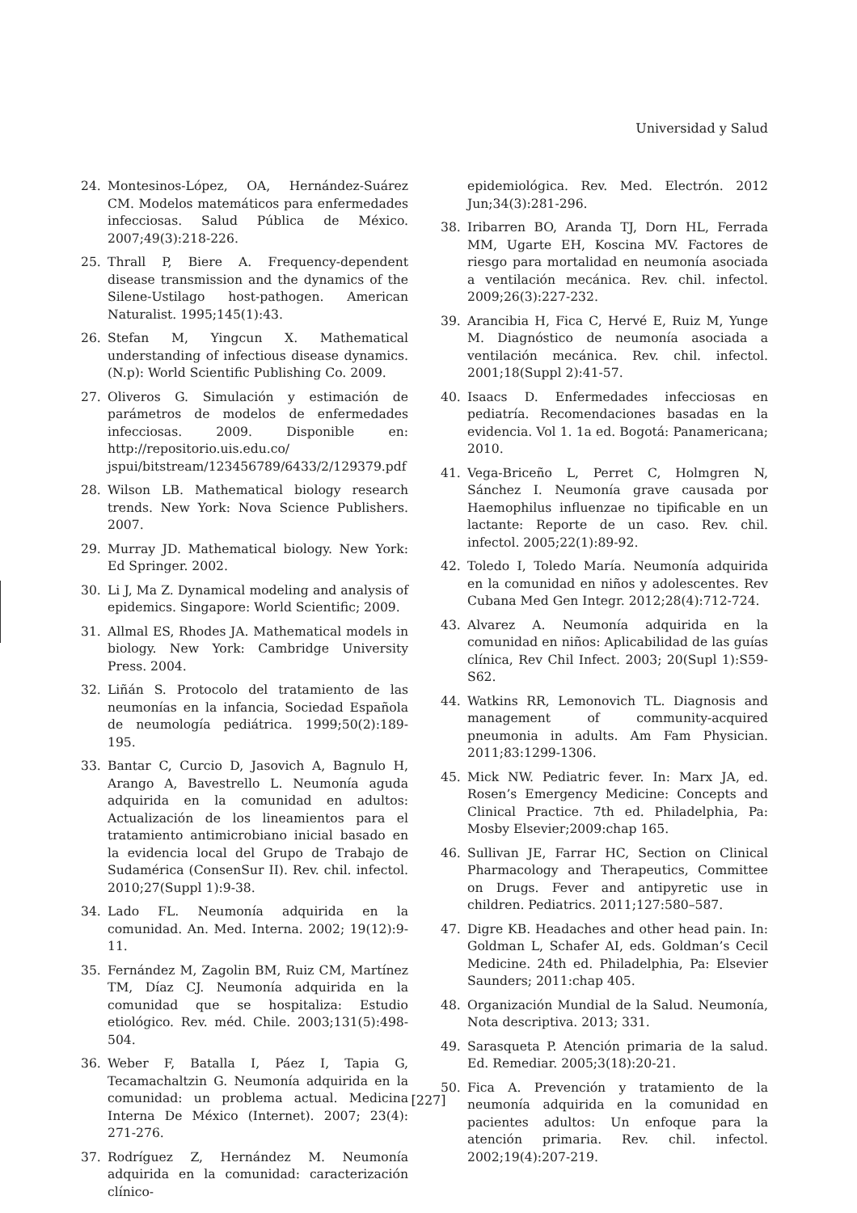Universidad y Salud
24. Montesinos-López, OA, Hernández-Suárez CM. Modelos matemáticos para enfermedades infecciosas. Salud Pública de México. 2007;49(3):218-226.
25. Thrall P, Biere A. Frequency-dependent disease transmission and the dynamics of the Silene-Ustilago host-pathogen. American Naturalist. 1995;145(1):43.
26. Stefan M, Yingcun X. Mathematical understanding of infectious disease dynamics. (N.p): World Scientific Publishing Co. 2009.
27. Oliveros G. Simulación y estimación de parámetros de modelos de enfermedades infecciosas. 2009. Disponible en: http://repositorio.uis.edu.co/ jspui/bitstream/123456789/6433/2/129379.pdf
28. Wilson LB. Mathematical biology research trends. New York: Nova Science Publishers. 2007.
29. Murray JD. Mathematical biology. New York: Ed Springer. 2002.
30. Li J, Ma Z. Dynamical modeling and analysis of epidemics. Singapore: World Scientific; 2009.
31. Allmal ES, Rhodes JA. Mathematical models in biology. New York: Cambridge University Press. 2004.
32. Liñán S. Protocolo del tratamiento de las neumonías en la infancia, Sociedad Española de neumología pediátrica. 1999;50(2):189-195.
33. Bantar C, Curcio D, Jasovich A, Bagnulo H, Arango A, Bavestrello L. Neumonía aguda adquirida en la comunidad en adultos: Actualización de los lineamientos para el tratamiento antimicrobiano inicial basado en la evidencia local del Grupo de Trabajo de Sudamérica (ConsenSur II). Rev. chil. infectol. 2010;27(Suppl 1):9-38.
34. Lado FL. Neumonía adquirida en la comunidad. An. Med. Interna. 2002; 19(12):9-11.
35. Fernández M, Zagolin BM, Ruiz CM, Martínez TM, Díaz CJ. Neumonía adquirida en la comunidad que se hospitaliza: Estudio etiológico. Rev. méd. Chile. 2003;131(5):498-504.
36. Weber F, Batalla I, Páez I, Tapia G, Tecamachaltzin G. Neumonía adquirida en la comunidad: un problema actual. Medicina Interna De México (Internet). 2007; 23(4): 271-276.
37. Rodríguez Z, Hernández M. Neumonía adquirida en la comunidad: caracterización clínico-
epidemiológica. Rev. Med. Electrón. 2012 Jun;34(3):281-296.
38. Iribarren BO, Aranda TJ, Dorn HL, Ferrada MM, Ugarte EH, Koscina MV. Factores de riesgo para mortalidad en neumonía asociada a ventilación mecánica. Rev. chil. infectol. 2009;26(3):227-232.
39. Arancibia H, Fica C, Hervé E, Ruiz M, Yunge M. Diagnóstico de neumonía asociada a ventilación mecánica. Rev. chil. infectol. 2001;18(Suppl 2):41-57.
40. Isaacs D. Enfermedades infecciosas en pediatría. Recomendaciones basadas en la evidencia. Vol 1. 1a ed. Bogotá: Panamericana; 2010.
41. Vega-Briceño L, Perret C, Holmgren N, Sánchez I. Neumonía grave causada por Haemophilus influenzae no tipificable en un lactante: Reporte de un caso. Rev. chil. infectol. 2005;22(1):89-92.
42. Toledo I, Toledo María. Neumonía adquirida en la comunidad en niños y adolescentes. Rev Cubana Med Gen Integr. 2012;28(4):712-724.
43. Alvarez A. Neumonía adquirida en la comunidad en niños: Aplicabilidad de las guías clínica, Rev Chil Infect. 2003; 20(Supl 1):S59-S62.
44. Watkins RR, Lemonovich TL. Diagnosis and management of community-acquired pneumonia in adults. Am Fam Physician. 2011;83:1299-1306.
45. Mick NW. Pediatric fever. In: Marx JA, ed. Rosen’s Emergency Medicine: Concepts and Clinical Practice. 7th ed. Philadelphia, Pa: Mosby Elsevier;2009:chap 165.
46. Sullivan JE, Farrar HC, Section on Clinical Pharmacology and Therapeutics, Committee on Drugs. Fever and antipyretic use in children. Pediatrics. 2011;127:580–587.
47. Digre KB. Headaches and other head pain. In: Goldman L, Schafer AI, eds. Goldman’s Cecil Medicine. 24th ed. Philadelphia, Pa: Elsevier Saunders; 2011:chap 405.
48. Organización Mundial de la Salud. Neumonía, Nota descriptiva. 2013; 331.
49. Sarasqueta P. Atención primaria de la salud. Ed. Remediar. 2005;3(18):20-21.
50. Fica A. Prevención y tratamiento de la neumonía adquirida en la comunidad en pacientes adultos: Un enfoque para la atención primaria. Rev. chil. infectol. 2002;19(4):207-219.
[227]